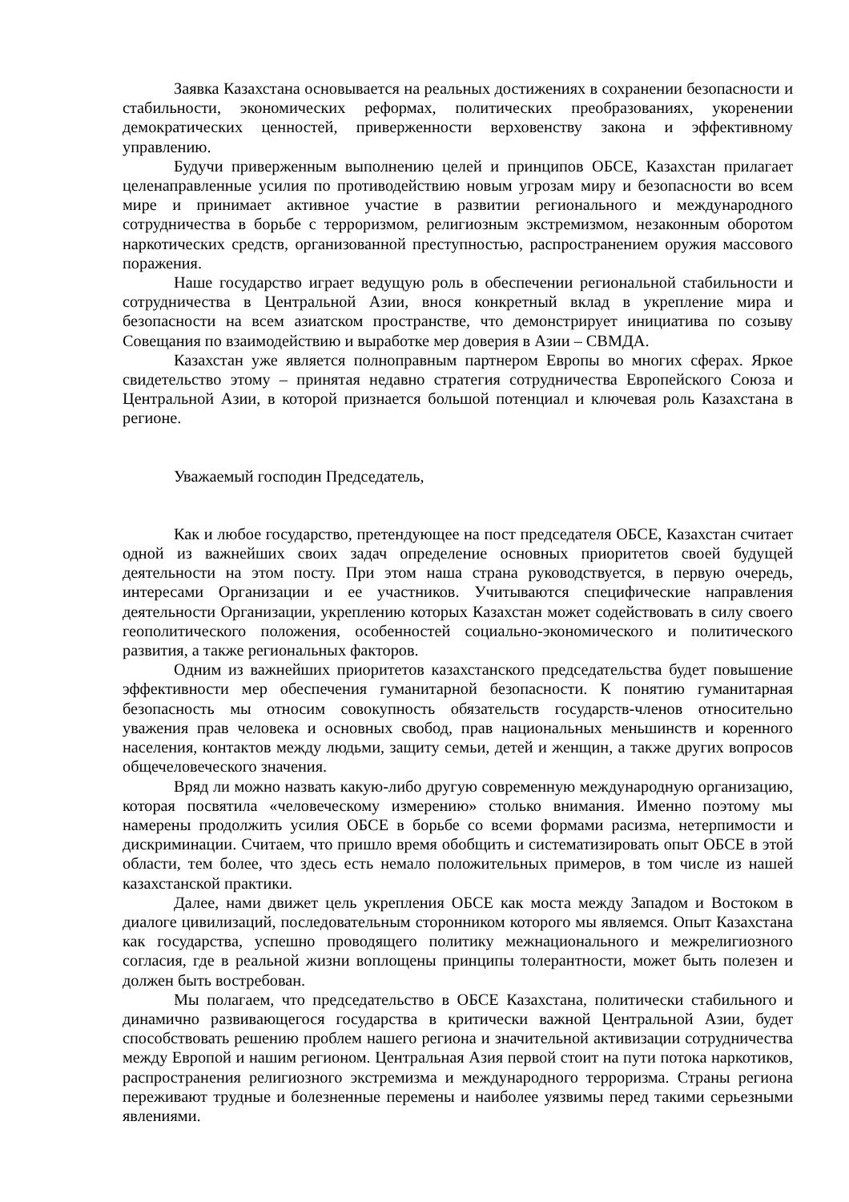Заявка Казахстана основывается на реальных достижениях в сохранении безопасности и стабильности, экономических реформах, политических преобразованиях, укоренении демократических ценностей, приверженности верховенству закона и эффективному управлению.
Будучи приверженным выполнению целей и принципов ОБСЕ, Казахстан прилагает целенаправленные усилия по противодействию новым угрозам миру и безопасности во всем мире и принимает активное участие в развитии регионального и международного сотрудничества в борьбе с терроризмом, религиозным экстремизмом, незаконным оборотом наркотических средств, организованной преступностью, распространением оружия массового поражения.
Наше государство играет ведущую роль в обеспечении региональной стабильности и сотрудничества в Центральной Азии, внося конкретный вклад в укрепление мира и безопасности на всем азиатском пространстве, что демонстрирует инициатива по созыву Совещания по взаимодействию и выработке мер доверия в Азии – СВМДА.
Казахстан уже является полноправным партнером Европы во многих сферах. Яркое свидетельство этому – принятая недавно стратегия сотрудничества Европейского Союза и Центральной Азии, в которой признается большой потенциал и ключевая роль Казахстана в регионе.
Уважаемый господин Председатель,
Как и любое государство, претендующее на пост председателя ОБСЕ, Казахстан считает одной из важнейших своих задач определение основных приоритетов своей будущей деятельности на этом посту. При этом наша страна руководствуется, в первую очередь, интересами Организации и ее участников. Учитываются специфические направления деятельности Организации, укреплению которых Казахстан может содействовать в силу своего геополитического положения, особенностей социально-экономического и политического развития, а также региональных факторов.
Одним из важнейших приоритетов казахстанского председательства будет повышение эффективности мер обеспечения гуманитарной безопасности. К понятию гуманитарная безопасность мы относим совокупность обязательств государств-членов относительно уважения прав человека и основных свобод, прав национальных меньшинств и коренного населения, контактов между людьми, защиту семьи, детей и женщин, а также других вопросов общечеловеческого значения.
Вряд ли можно назвать какую-либо другую современную международную организацию, которая посвятила «человеческому измерению» столько внимания. Именно поэтому мы намерены продолжить усилия ОБСЕ в борьбе со всеми формами расизма, нетерпимости и дискриминации. Считаем, что пришло время обобщить и систематизировать опыт ОБСЕ в этой области, тем более, что здесь есть немало положительных примеров, в том числе из нашей казахстанской практики.
Далее, нами движет цель укрепления ОБСЕ как моста между Западом и Востоком в диалоге цивилизаций, последовательным сторонником которого мы являемся. Опыт Казахстана как государства, успешно проводящего политику межнационального и межрелигиозного согласия, где в реальной жизни воплощены принципы толерантности, может быть полезен и должен быть востребован.
Мы полагаем, что председательство в ОБСЕ Казахстана, политически стабильного и динамично развивающегося государства в критически важной Центральной Азии, будет способствовать решению проблем нашего региона и значительной активизации сотрудничества между Европой и нашим регионом. Центральная Азия первой стоит на пути потока наркотиков, распространения религиозного экстремизма и международного терроризма. Страны региона переживают трудные и болезненные перемены и наиболее уязвимы перед такими серьезными явлениями.